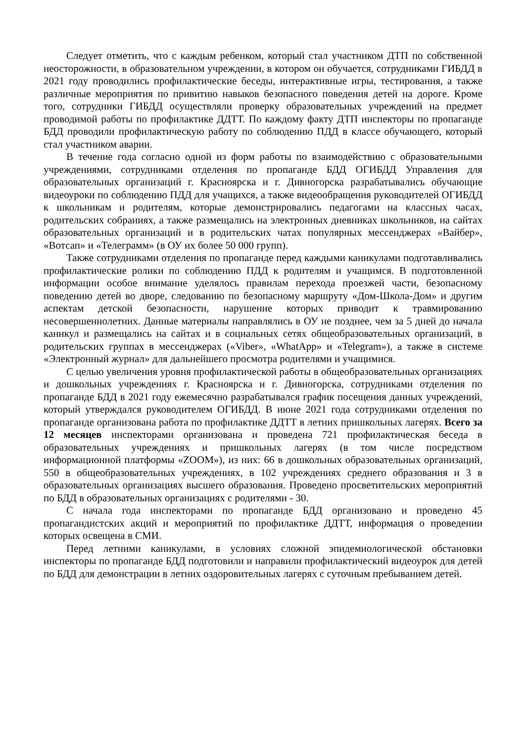Следует отметить, что с каждым ребенком, который стал участником ДТП по собственной неосторожности, в образовательном учреждении, в котором он обучается, сотрудниками ГИБДД в 2021 году проводились профилактические беседы, интерактивные игры, тестирования, а также различные мероприятия по привитию навыков безопасного поведения детей на дороге. Кроме того, сотрудники ГИБДД осуществляли проверку образовательных учреждений на предмет проводимой работы по профилактике ДДТТ. По каждому факту ДТП инспекторы по пропаганде БДД проводили профилактическую работу по соблюдению ПДД в классе обучающего, который стал участником аварии.
В течение года согласно одной из форм работы по взаимодействию с образовательными учреждениями, сотрудниками отделения по пропаганде БДД ОГИБДД Управления для образовательных организаций г. Красноярска и г. Дивногорска разрабатывались обучающие видеоуроки по соблюдению ПДД для учащихся, а также видеообращения руководителей ОГИБДД к школьникам и родителям, которые демонстрировались педагогами на классных часах, родительских собраниях, а также размещались на электронных дневниках школьников, на сайтах образовательных организаций и в родительских чатах популярных мессенджерах «Вайбер», «Вотсап» и «Телеграмм» (в ОУ их более 50 000 групп).
Также сотрудниками отделения по пропаганде перед каждыми каникулами подготавливались профилактические ролики по соблюдению ПДД к родителям и учащимся. В подготовленной информации особое внимание уделялось правилам перехода проезжей части, безопасному поведению детей во дворе, следованию по безопасному маршруту «Дом-Школа-Дом» и другим аспектам детской безопасности, нарушение которых приводит к травмированию несовершеннолетних. Данные материалы направлялись в ОУ не позднее, чем за 5 дней до начала каникул и размещались на сайтах и в социальных сетях общеобразовательных организаций, в родительских группах в мессенджерах («Viber», «WhatApp» и «Telegram»), а также в системе «Электронный журнал» для дальнейшего просмотра родителями и учащимися.
С целью увеличения уровня профилактической работы в общеобразовательных организациях и дошкольных учреждениях г. Красноярска и г. Дивногорска, сотрудниками отделения по пропаганде БДД в 2021 году ежемесячно разрабатывался график посещения данных учреждений, который утверждался руководителем ОГИБДД. В июне 2021 года сотрудниками отделения по пропаганде организована работа по профилактике ДДТТ в летних пришкольных лагерях. Всего за 12 месяцев инспекторами организована и проведена 721 профилактическая беседа в образовательных учреждениях и пришкольных лагерях (в том числе посредством информационной платформы «ZOOM»), из них: 66 в дошкольных образовательных организаций, 550 в общеобразовательных учреждениях, в 102 учреждениях среднего образования и 3 в образовательных организациях высшего образования. Проведено просветительских мероприятий по БДД в образовательных организациях с родителями - 30.
С начала года инспекторами по пропаганде БДД организовано и проведено 45 пропагандистских акций и мероприятий по профилактике ДДТТ, информация о проведении которых освещена в СМИ.
Перед летними каникулами, в условиях сложной эпидемиологической обстановки инспекторы по пропаганде БДД подготовили и направили профилактический видеоурок для детей по БДД для демонстрации в летних оздоровительных лагерях с суточным пребыванием детей.